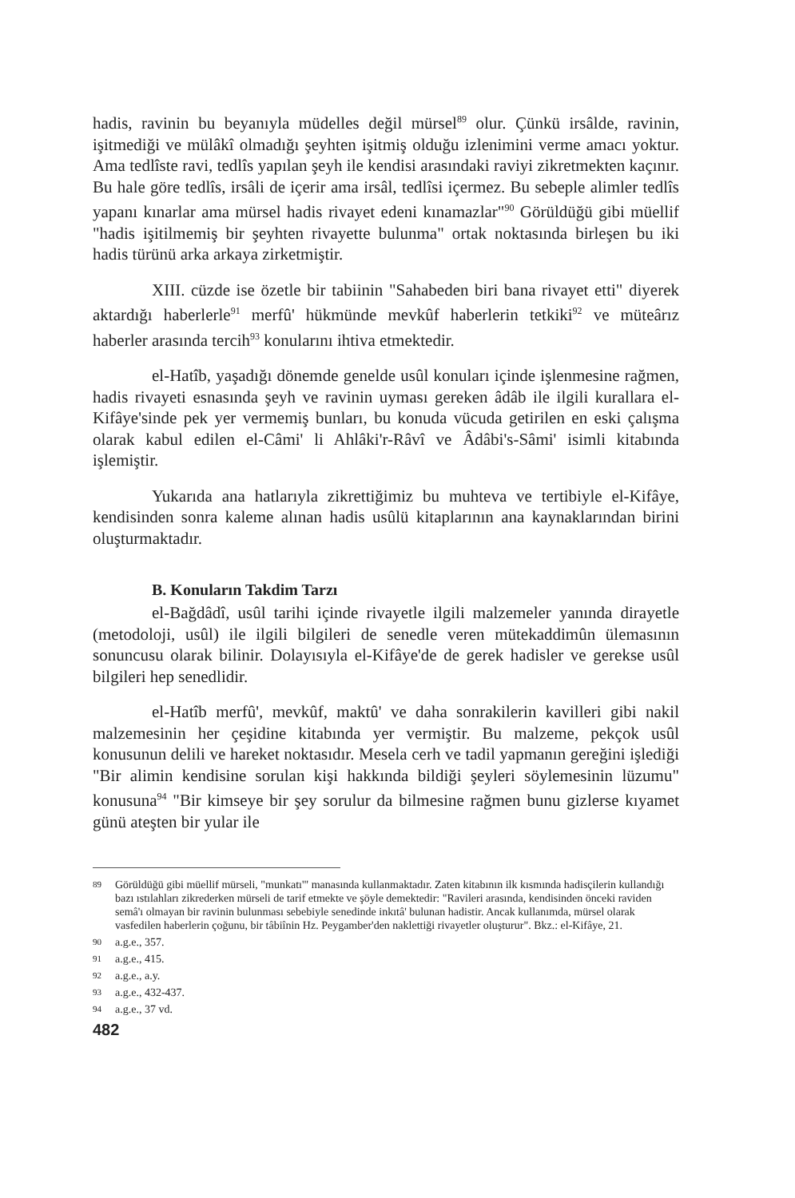hadis, ravinin bu beyanıyla müdelles değil mürsel<sup>89</sup> olur. Çünkü irsâlde, ravinin, işitmediği ve mülâkî olmadığı şeyhten işitmiş olduğu izlenimini verme amacı yoktur. Ama tedlîste ravi, tedlîs yapılan şeyh ile kendisi arasındaki raviyi zikretmekten kaçınır. Bu hale göre tedlîs, irsâli de içerir ama irsâl, tedlîsi içermez. Bu sebeple alimler tedlîs yapanı kınarlar ama mürsel hadis rivayet edeni kınamazlar"<sup>90</sup> Görüldüğü gibi müellif "hadis işitilmemiş bir şeyhten rivayette bulunma" ortak noktasında birleşen bu iki hadis türünü arka arkaya zirketmiştir.
XIII. cüzde ise özetle bir tabiinin "Sahabeden biri bana rivayet etti" diyerek aktardığı haberlerle<sup>91</sup> merfû' hükmünde mevkûf haberlerin tetkiki<sup>92</sup> ve müteârız haberler arasında tercih<sup>93</sup> konularını ihtiva etmektedir.
el-Hatîb, yaşadığı dönemde genelde usûl konuları içinde işlenmesine rağmen, hadis rivayeti esnasında şeyh ve ravinin uyması gereken âdâb ile ilgili kurallara el-Kifâye'sinde pek yer vermemiş bunları, bu konuda vücuda getirilen en eski çalışma olarak kabul edilen el-Câmi' li Ahlâki'r-Râvî ve Âdâbi's-Sâmi' isimli kitabında işlemiştir.
Yukarıda ana hatlarıyla zikrettiğimiz bu muhteva ve tertibiyle el-Kifâye, kendisinden sonra kaleme alınan hadis usûlü kitaplarının ana kaynaklarından birini oluşturmaktadır.
B. Konuların Takdim Tarzı
el-Bağdâdî, usûl tarihi içinde rivayetle ilgili malzemeler yanında dirayetle (metodoloji, usûl) ile ilgili bilgileri de senedle veren mütekaddimûn ülemasının sonuncusu olarak bilinir. Dolayısıyla el-Kifâye'de de gerek hadisler ve gerekse usûl bilgileri hep senedlidir.
el-Hatîb merfû', mevkûf, maktû' ve daha sonrakilerin kavilleri gibi nakil malzemesinin her çeşidine kitabında yer vermiştir. Bu malzeme, pekçok usûl konusunun delili ve hareket noktasıdır. Mesela cerh ve tadil yapmanın gereğini işlediği "Bir alimin kendisine sorulan kişi hakkında bildiği şeyleri söylemesinin lüzumu" konusuna<sup>94</sup> "Bir kimseye bir şey sorulur da bilmesine rağmen bunu gizlerse kıyamet günü ateşten bir yular ile
89 Görüldüğü gibi müellif mürseli, "munkatı'" manasında kullanmaktadır. Zaten kitabının ilk kısmında hadisçilerin kullandığı bazı ıstılahları zikrederken mürseli de tarif etmekte ve şöyle demektedir: "Ravileri arasında, kendisinden önceki raviden semâ'ı olmayan bir ravinin bulunması sebebiyle senedinde inkıtâ' bulunan hadistir. Ancak kullanımda, mürsel olarak vasfedilen haberlerin çoğunu, bir tâbiînin Hz. Peygamber'den naklettiği rivayetler oluşturur". Bkz.: el-Kifâye, 21.
90 a.g.e., 357.
91 a.g.e., 415.
92 a.g.e., a.y.
93 a.g.e., 432-437.
94 a.g.e., 37 vd.
482